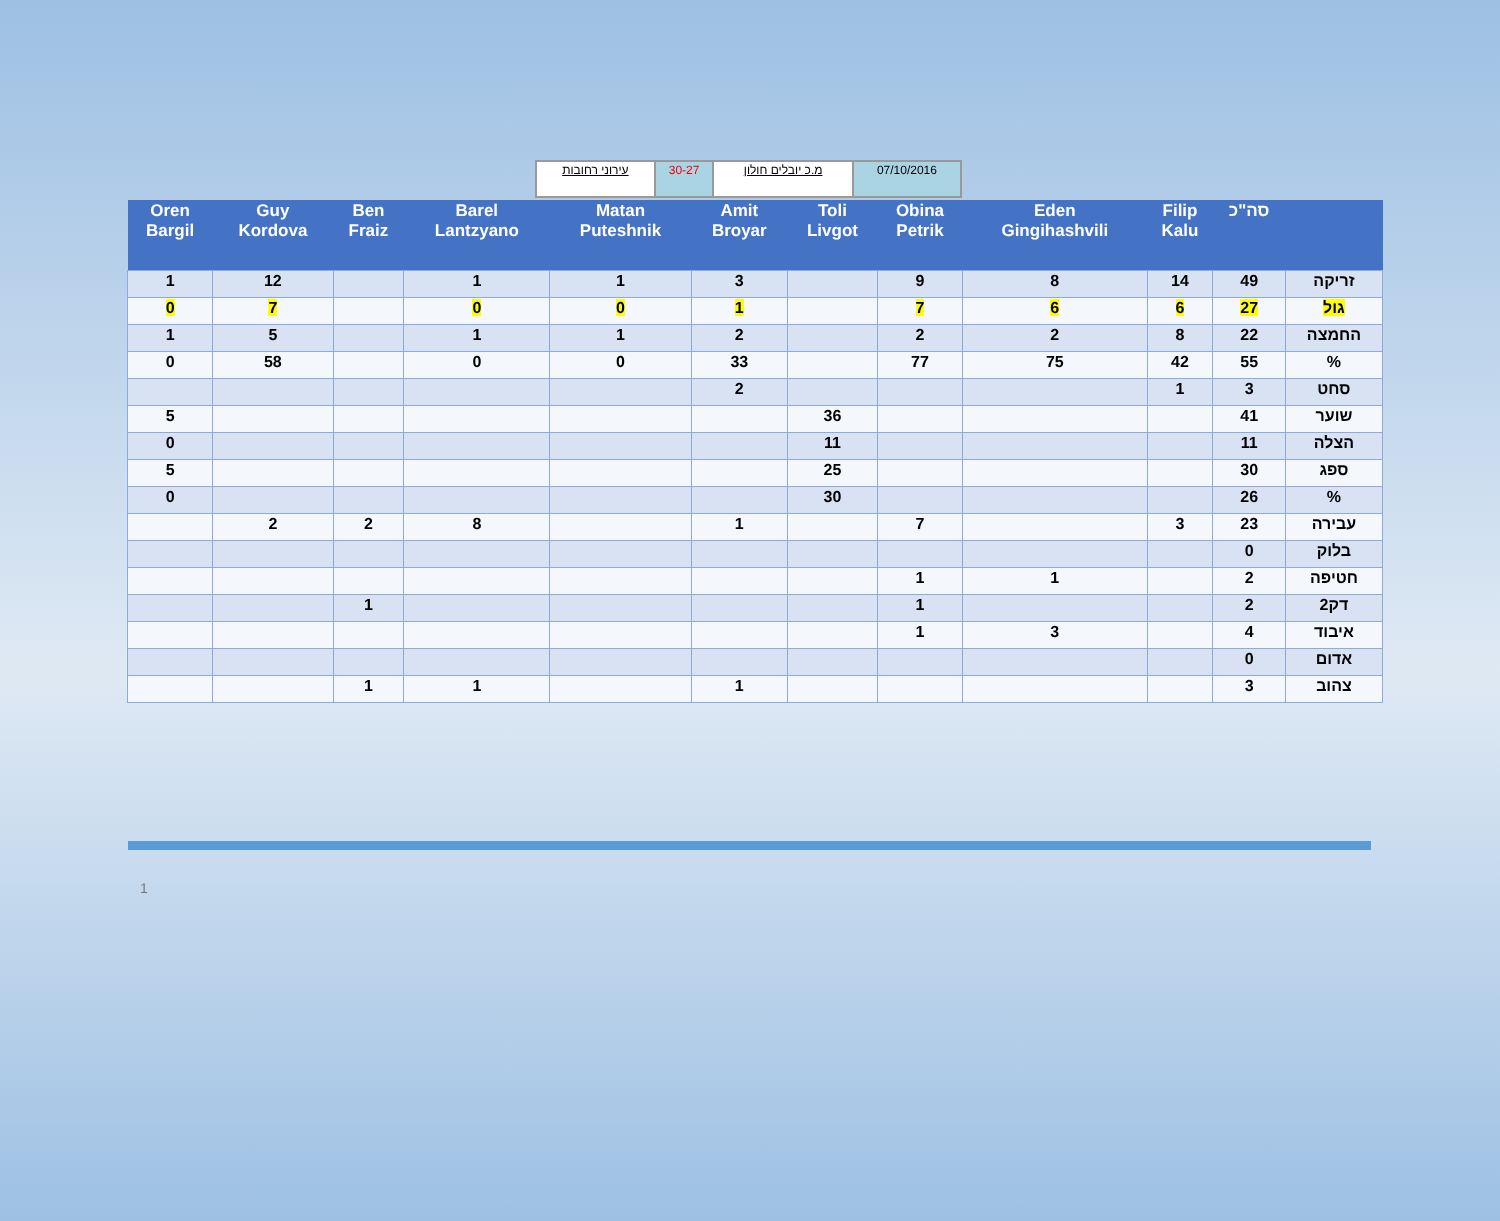| עירוני רחובות | 30-27 | מ.כ יובלים חולון | 07/10/2016 |
| Oren Bargil | Guy Kordova | Ben Fraiz | Barel Lantzyano | Matan Puteshnik | Amit Broyar | Toli Livgot | Obina Petrik | Eden Gingihashvili | Filip Kalu | סה"כ | |
| --- | --- | --- | --- | --- | --- | --- | --- | --- | --- | --- | --- |
| 1 | 12 | | 1 | 1 | 3 | | 9 | 8 | 14 | 49 | זריקה |
| 0 | 7 | | 0 | 0 | 1 | | 7 | 6 | 6 | 27 | גול |
| 1 | 5 | | 1 | 1 | 2 | | 2 | 2 | 8 | 22 | החמצה |
| 0 | 58 | | 0 | 0 | 33 | | 77 | 75 | 42 | 55 | % |
| | | | | | 2 | | | | 1 | 3 | סחט |
| 5 | | | | | | 36 | | | | 41 | שוער |
| 0 | | | | | | 11 | | | | 11 | הצלה |
| 5 | | | | | | 25 | | | | 30 | ספג |
| 0 | | | | | | 30 | | | | 26 | % |
| | 2 | 2 | 8 | | 1 | | 7 | | 3 | 23 | עבירה |
| | | | | | | | | | | 0 | בלוק |
| | | | | | | | 1 | 1 | | 2 | חטיפה |
| | | 1 | | | | | 1 | | | 2 | 2דק |
| | | | | | | | 1 | 3 | | 4 | איבוד |
| | | | | | | | | | | 0 | אדום |
| | | 1 | 1 | | 1 | | | | | 3 | צהוב |
1